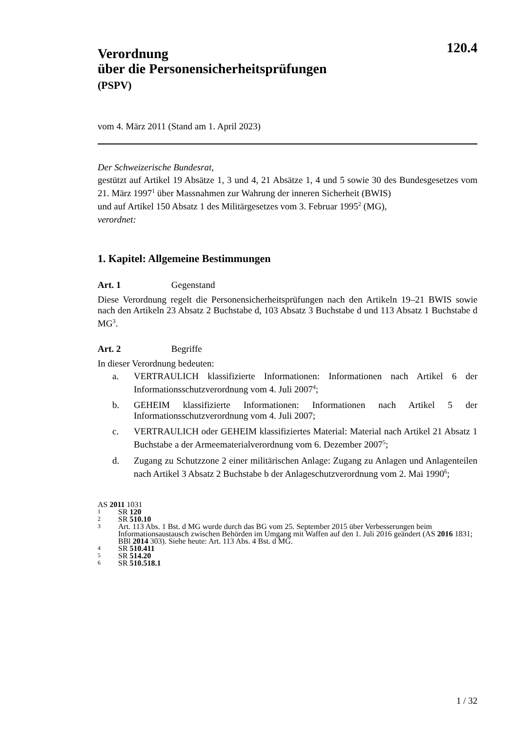120.4
Verordnung
über die Personensicherheitsprüfungen
(PSPV)
vom 4. März 2011 (Stand am 1. April 2023)
Der Schweizerische Bundesrat,
gestützt auf Artikel 19 Absätze 1, 3 und 4, 21 Absätze 1, 4 und 5 sowie 30 des Bundesgesetzes vom 21. März 1997<sup>1</sup> über Massnahmen zur Wahrung der inneren Sicherheit (BWIS)
und auf Artikel 150 Absatz 1 des Militärgesetzes vom 3. Februar 1995<sup>2</sup> (MG),
verordnet:
1. Kapitel: Allgemeine Bestimmungen
Art. 1 Gegenstand
Diese Verordnung regelt die Personensicherheitsprüfungen nach den Artikeln 19–21 BWIS sowie nach den Artikeln 23 Absatz 2 Buchstabe d, 103 Absatz 3 Buchstabe d und 113 Absatz 1 Buchstabe d MG<sup>3</sup>.
Art. 2 Begriffe
In dieser Verordnung bedeuten:
a. VERTRAULICH klassifizierte Informationen: Informationen nach Artikel 6 der Informationsschutzverordnung vom 4. Juli 2007<sup>4</sup>;
b. GEHEIM klassifizierte Informationen: Informationen nach Artikel 5 der Informationsschutzverordnung vom 4. Juli 2007;
c. VERTRAULICH oder GEHEIM klassifiziertes Material: Material nach Artikel 21 Absatz 1 Buchstabe a der Armeematerialverordnung vom 6. Dezember 2007<sup>5</sup>;
d. Zugang zu Schutzzone 2 einer militärischen Anlage: Zugang zu Anlagen und Anlagenteilen nach Artikel 3 Absatz 2 Buchstabe b der Anlageschutzverordnung vom 2. Mai 1990<sup>6</sup>;
AS 2011 1031
1 SR 120
2 SR 510.10
3 Art. 113 Abs. 1 Bst. d MG wurde durch das BG vom 25. September 2015 über Verbesserungen beim Informationsaustausch zwischen Behörden im Umgang mit Waffen auf den 1. Juli 2016 geändert (AS 2016 1831; BBl 2014 303). Siehe heute: Art. 113 Abs. 4 Bst. d MG.
4 SR 510.411
5 SR 514.20
6 SR 510.518.1
1 / 32